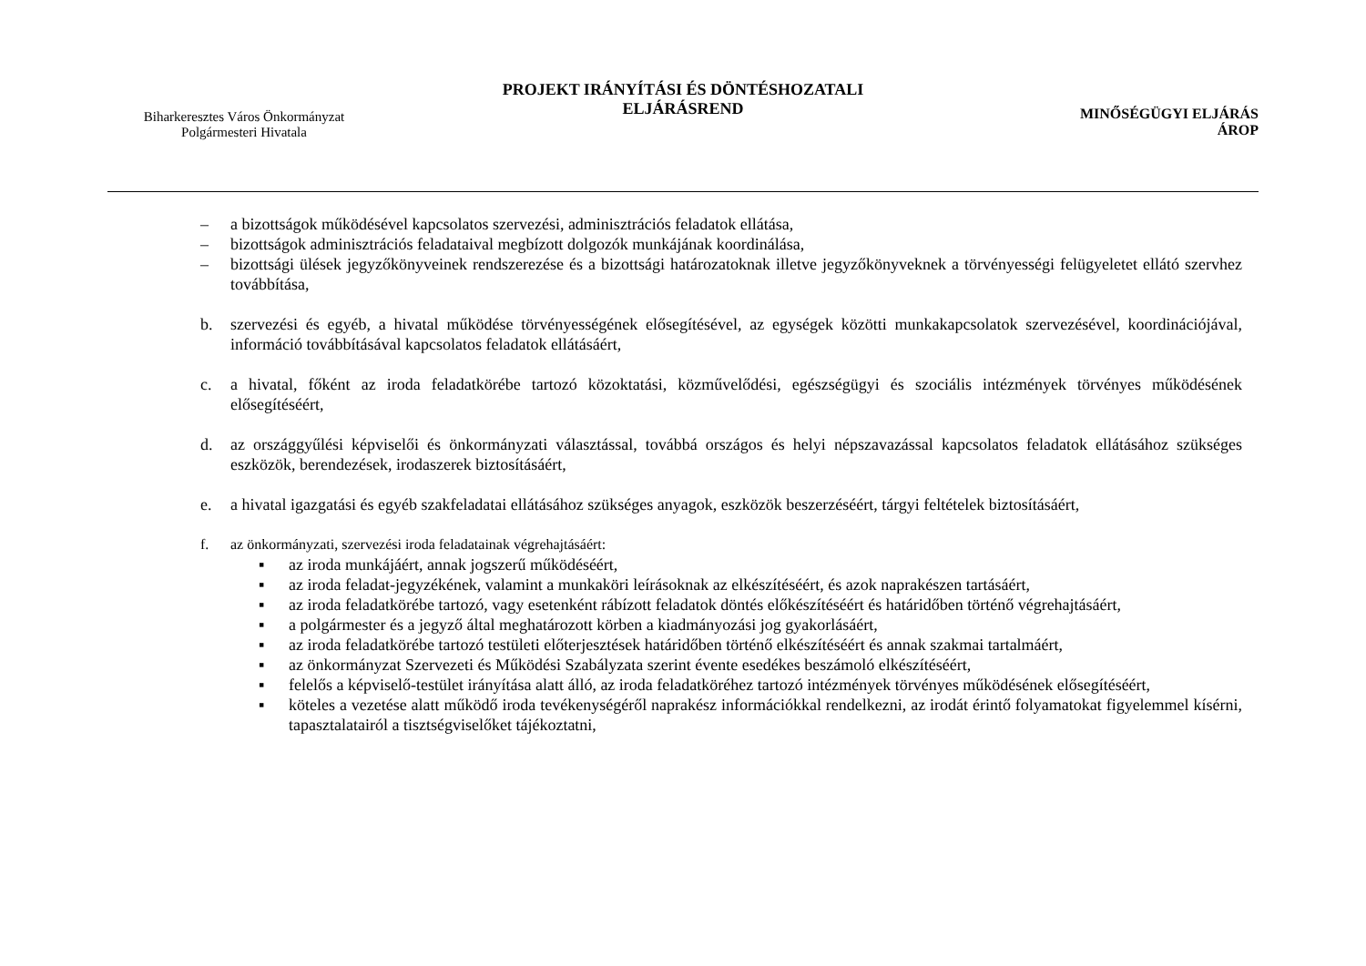Biharkeresztes Város Önkormányzat
Polgármesteri Hivatala
PROJEKT IRÁNYÍTÁSI ÉS DÖNTÉSHOZATALI
ELJÁRÁSREND
MINŐSÉGÜGYI ELJÁRÁS
ÁROP
– a bizottságok működésével kapcsolatos szervezési, adminisztrációs feladatok ellátása,
– bizottságok adminisztrációs feladataival megbízott dolgozók munkájának koordinálása,
– bizottsági ülések jegyzőkönyveinek rendszerezése és a bizottsági határozatoknak illetve jegyzőkönyveknek a törvényességi felügyeletet ellátó szervhez továbbítása,
b. szervezési és egyéb, a hivatal működése törvényességének elősegítésével, az egységek közötti munkakapcsolatok szervezésével, koordinációjával, információ továbbításával kapcsolatos feladatok ellátásáért,
c. a hivatal, főként az iroda feladatkörébe tartozó közoktatási, közművelődési, egészségügyi és szociális intézmények törvényes működésének elősegítéséért,
d. az országgyűlési képviselői és önkormányzati választással, továbbá országos és helyi népszavazással kapcsolatos feladatok ellátásához szükséges eszközök, berendezések, irodaszerek biztosításáért,
e. a hivatal igazgatási és egyéb szakfeladatai ellátásához szükséges anyagok, eszközök beszerzéséért, tárgyi feltételek biztosításáért,
f. az önkormányzati, szervezési iroda feladatainak végrehajtásáért:
▪ az iroda munkájáért, annak jogszerű működéséért,
▪ az iroda feladat-jegyzékének, valamint a munkaköri leírásoknak az elkészítéséért, és azok naprakészen tartásáért,
▪ az iroda feladatkörébe tartozó, vagy esetenként rábízott feladatok döntés előkészítéséért és határidőben történő végrehajtásáért,
▪ a polgármester és a jegyző által meghatározott körben a kiadmányozási jog gyakorlásáért,
▪ az iroda feladatkörébe tartozó testületi előterjesztések határidőben történő elkészítéséért és annak szakmai tartalmáért,
▪ az önkormányzat Szervezeti és Működési Szabályzata szerint évente esedékes beszámoló elkészítéséért,
▪ felelős a képviselő-testület irányítása alatt álló, az iroda feladatköréhez tartozó intézmények törvényes működésének elősegítéséért,
▪ köteles a vezetése alatt működő iroda tevékenységéről naprakész információkkal rendelkezni, az irodát érintő folyamatokat figyelemmel kísérni, tapasztalatairól a tisztségviselőket tájékoztatni,